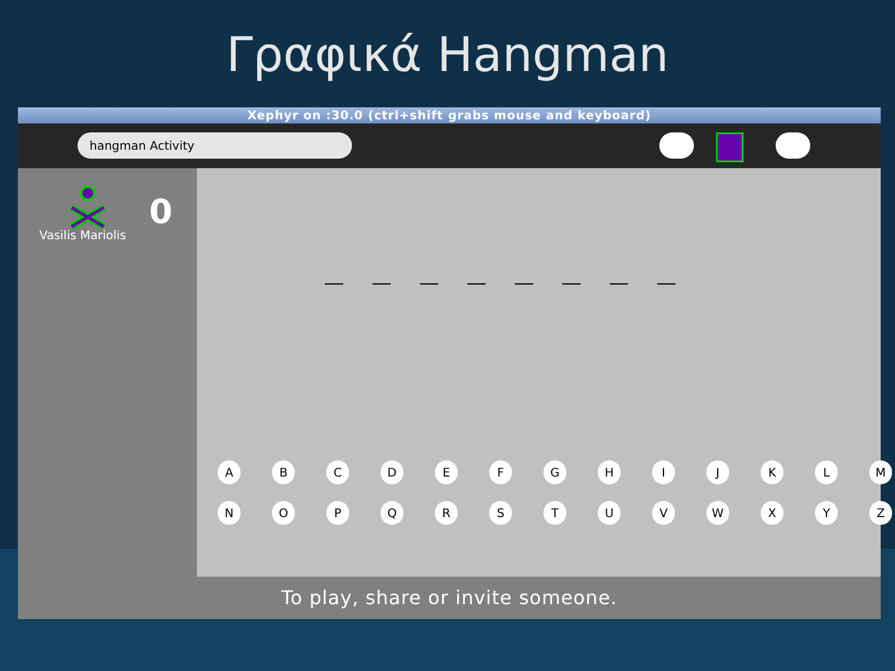Γραφικά Hangman
Xephyr on :30.0 (ctrl+shift grabs mouse and keyboard)
hangman Activity
0
Vasilis Mariolis
__ __ __ __ __ __ __ __
A B C D E F G H I J K L M
N O P Q R S T U V W X Y Z
To play, share or invite someone.